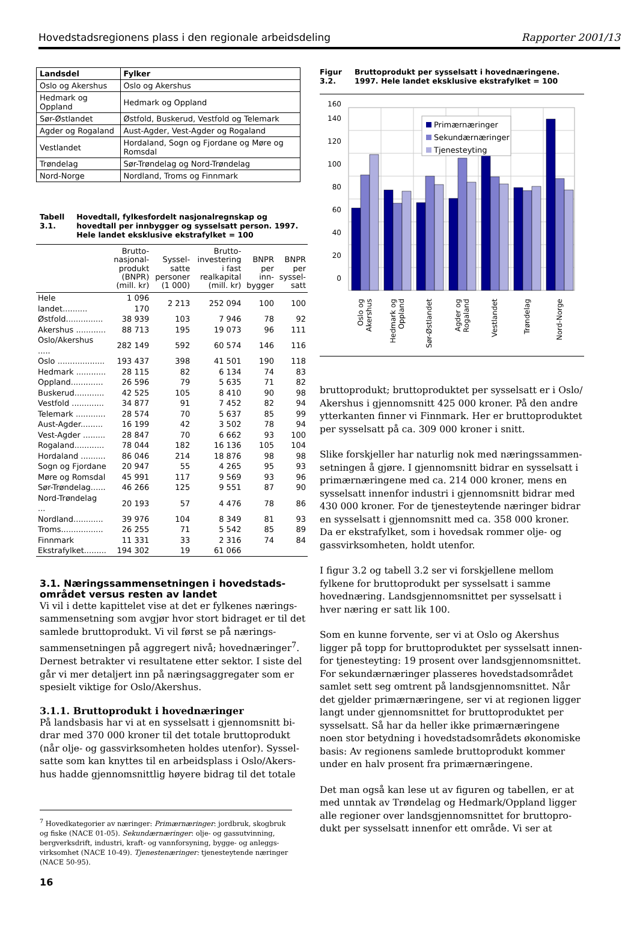Hovedstadsregionens plass i den regionale arbeidsdeling Rapporter 2001/13
| Landsdel | Fylker |
| --- | --- |
| Oslo og Akershus | Oslo og Akershus |
| Hedmark og Oppland | Hedmark og Oppland |
| Sør-Østlandet | Østfold, Buskerud, Vestfold og Telemark |
| Agder og Rogaland | Aust-Agder, Vest-Agder og Rogaland |
| Vestlandet | Hordaland, Sogn og Fjordane og Møre og Romsdal |
| Trøndelag | Sør-Trøndelag og Nord-Trøndelag |
| Nord-Norge | Nordland, Troms og Finnmark |
Tabell 3.1. Hovedtall, fylkesfordelt nasjonalregnskap og hovedtall per innbygger og sysselsatt person. 1997. Hele landet eksklusive ekstrafylket = 100
| | Brutto-nasjonal-produkt (BNPR) (mill. kr) | Syssel-satte personer (1 000) | Brutto-investering i fast realkapital (mill. kr) | BNPR per inn-bygger | BNPR per syssel-satt |
| --- | --- | --- | --- | --- | --- |
| Hele landet.......... | 1 096 170 | 2 213 | 252 094 | 100 | 100 |
| Østfold............... | 38 939 | 103 | 7 946 | 78 | 92 |
| Akershus ............ | 88 713 | 195 | 19 073 | 96 | 111 |
| Oslo/Akershus ..... | 282 149 | 592 | 60 574 | 146 | 116 |
| Oslo ................... | 193 437 | 398 | 41 501 | 190 | 118 |
| Hedmark ............ | 28 115 | 82 | 6 134 | 74 | 83 |
| Oppland............. | 26 596 | 79 | 5 635 | 71 | 82 |
| Buskerud............ | 42 525 | 105 | 8 410 | 90 | 98 |
| Vestfold ............. | 34 877 | 91 | 7 452 | 82 | 94 |
| Telemark ............ | 28 574 | 70 | 5 637 | 85 | 99 |
| Aust-Agder......... | 16 199 | 42 | 3 502 | 78 | 94 |
| Vest-Agder ......... | 28 847 | 70 | 6 662 | 93 | 100 |
| Rogaland............ | 78 044 | 182 | 16 136 | 105 | 104 |
| Hordaland .......... | 86 046 | 214 | 18 876 | 98 | 98 |
| Sogn og Fjordane | 20 947 | 55 | 4 265 | 95 | 93 |
| Møre og Romsdal | 45 991 | 117 | 9 569 | 93 | 96 |
| Sør-Trøndelag...... | 46 266 | 125 | 9 551 | 87 | 90 |
| Nord-Trøndelag ... | 20 193 | 57 | 4 476 | 78 | 86 |
| Nordland............ | 39 976 | 104 | 8 349 | 81 | 93 |
| Troms................. | 26 255 | 71 | 5 542 | 85 | 89 |
| Finnmark | 11 331 | 33 | 2 316 | 74 | 84 |
| Ekstrafylket......... | 194 302 | 19 | 61 066 | | |
3.1. Næringssammensetningen i hovedstads-området versus resten av landet
Vi vil i dette kapittelet vise at det er fylkenes nærings-sammensetning som avgjør hvor stort bidraget er til det samlede bruttoprodukt. Vi vil først se på nærings-sammensetningen på aggregert nivå; hovednæringer<sup>7</sup>. Dernest betrakter vi resultatene etter sektor. I siste del går vi mer detaljert inn på næringsaggregater som er spesielt viktige for Oslo/Akershus.
3.1.1. Bruttoprodukt i hovednæringer
På landsbasis har vi at en sysselsatt i gjennomsnitt bi-drar med 370 000 kroner til det totale bruttoprodukt (når olje- og gassvirksomheten holdes utenfor). Syssel-satte som kan knyttes til en arbeidsplass i Oslo/Akers-hus hadde gjennomsnittlig høyere bidrag til det totale
<sup>7</sup> Hovedkategorier av næringer: Primærnæringer: jordbruk, skogbruk og fiske (NACE 01-05). Sekundærnæringer: olje- og gassutvinning, bergverksdrift, industri, kraft- og vannforsyning, bygge- og anleggs-virksomhet (NACE 10-49). Tjenestenæringer: tjenesteytende næringer (NACE 50-95).
16
Figur 3.2. Bruttoprodukt per sysselsatt i hovednæringene. 1997. Hele landet eksklusive ekstrafylket = 100
0
20
40
60
80
100
120
140
160
Primærnæringer
Sekundærnæringer
Tjenesteyting
Oslo og
Akershus
Hedmark og
Oppland
Sør-Østlandet
Agder og
Rogaland
Vestlandet
Trøndelag
Nord-Norge
bruttoprodukt; bruttoproduktet per sysselsatt er i Oslo/ Akershus i gjennomsnitt 425 000 kroner. På den andre ytterkanten finner vi Finnmark. Her er bruttoproduktet per sysselsatt på ca. 309 000 kroner i snitt.
Slike forskjeller har naturlig nok med næringssammen-setningen å gjøre. I gjennomsnitt bidrar en sysselsatt i primærnæringene med ca. 214 000 kroner, mens en sysselsatt innenfor industri i gjennomsnitt bidrar med 430 000 kroner. For de tjenesteytende næringer bidrar en sysselsatt i gjennomsnitt med ca. 358 000 kroner. Da er ekstrafylket, som i hovedsak rommer olje- og gassvirksomheten, holdt utenfor.
I figur 3.2 og tabell 3.2 ser vi forskjellene mellom fylkene for bruttoprodukt per sysselsatt i samme hovednæring. Landsgjennomsnittet per sysselsatt i hver næring er satt lik 100.
Som en kunne forvente, ser vi at Oslo og Akershus ligger på topp for bruttoproduktet per sysselsatt innen-for tjenesteyting: 19 prosent over landsgjennomsnittet. For sekundærnæringer plasseres hovedstadsområdet samlet sett seg omtrent på landsgjennomsnittet. Når det gjelder primærnæringene, ser vi at regionen ligger langt under gjennomsnittet for bruttoproduktet per sysselsatt. Så har da heller ikke primærnæringene noen stor betydning i hovedstadsområdets økonomiske basis: Av regionens samlede bruttoprodukt kommer under en halv prosent fra primærnæringene.
Det man også kan lese ut av figuren og tabellen, er at med unntak av Trøndelag og Hedmark/Oppland ligger alle regioner over landsgjennomsnittet for bruttopro-dukt per sysselsatt innenfor ett område. Vi ser at